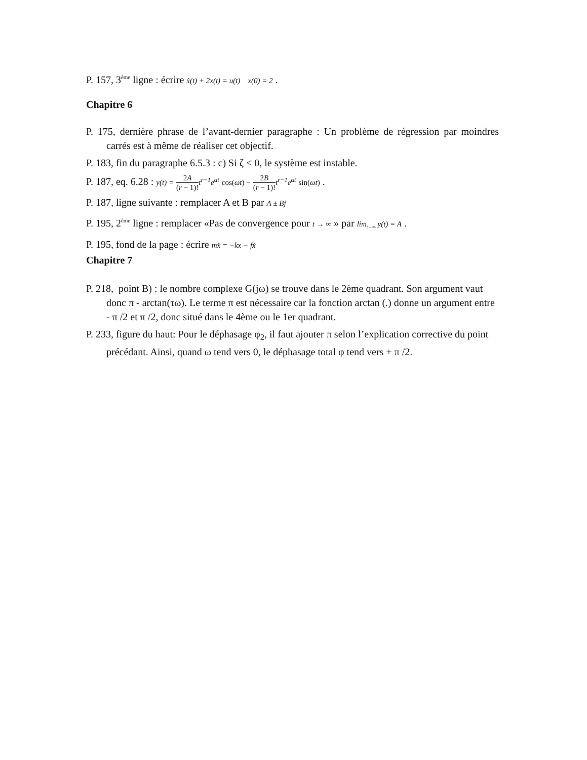P. 157, 3<sup>ème</sup> ligne : écrire ẋ(t) + 2x(t) = u(t) x(0) = 2 .
Chapitre 6
P. 175, dernière phrase de l’avant-dernier paragraphe : Un problème de régression par moindres carrés est à même de réaliser cet objectif.
P. 183, fin du paragraphe 6.5.3 : c) Si ζ < 0, le système est instable.
P. 187, eq. 6.28 : y(t) = 2A (r − 1)!t<sup>r−1</sup>e<sup>αt</sup> cos(ωt) − 2B (r − 1)!t<sup>r−1</sup>e<sup>αt</sup> sin(ωt) .
P. 187, ligne suivante : remplacer A et B par A ± Bj
P. 195, 2<sup>ème</sup> ligne : remplacer «Pas de convergence pour t → ∞ » par lim<sub>t→∞</sub> y(t) = A .
P. 195, fond de la page : écrire mẍ = −kx − fẋ
Chapitre 7
P. 218, point B) : le nombre complexe G(jω) se trouve dans le 2ème quadrant. Son argument vaut donc π - arctan(τω). Le terme π est nécessaire car la fonction arctan (.) donne un argument entre - π /2 et π /2, donc situé dans le 4ème ou le 1er quadrant.
P. 233, figure du haut: Pour le déphasage φ<sub>2</sub>, il faut ajouter π selon l’explication corrective du point précédant. Ainsi, quand ω tend vers 0, le déphasage total φ tend vers + π /2.